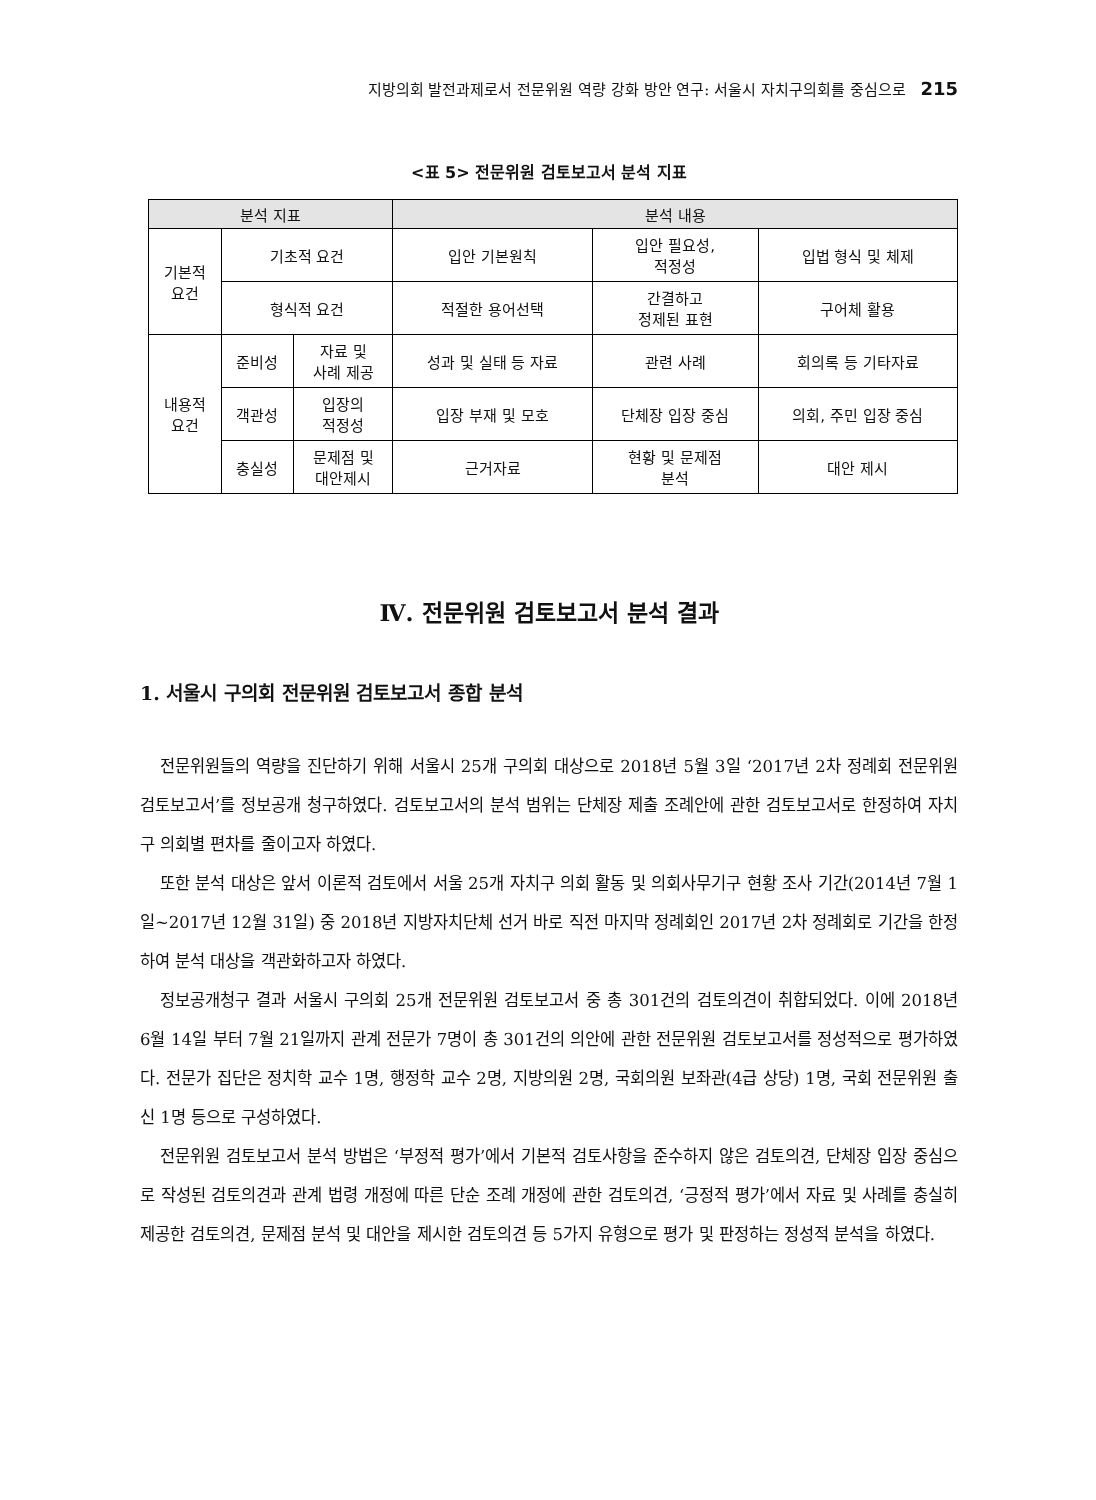지방의회 발전과제로서 전문위원 역량 강화 방안 연구: 서울시 자치구의회를 중심으로 215
<표 5> 전문위원 검토보고서 분석 지표
| 분석 지표 | | | 분석 내용 | | |
| --- | --- | --- | --- | --- | --- |
| 기본적 요건 | 기초적 요건 | | 입안 기본원칙 | 입안 필요성, 적정성 | 입법 형식 및 체제 |
| | 형식적 요건 | | 적절한 용어선택 | 간결하고 정제된 표현 | 구어체 활용 |
| 내용적 요건 | 준비성 | 자료 및 사례 제공 | 성과 및 실태 등 자료 | 관련 사례 | 회의록 등 기타자료 |
| | 객관성 | 입장의 적정성 | 입장 부재 및 모호 | 단체장 입장 중심 | 의회, 주민 입장 중심 |
| | 충실성 | 문제점 및 대안제시 | 근거자료 | 현황 및 문제점 분석 | 대안 제시 |
Ⅳ. 전문위원 검토보고서 분석 결과
1. 서울시 구의회 전문위원 검토보고서 종합 분석
전문위원들의 역량을 진단하기 위해 서울시 25개 구의회 대상으로 2018년 5월 3일 ‘2017년 2차 정례회 전문위원 검토보고서’를 정보공개 청구하였다. 검토보고서의 분석 범위는 단체장 제출 조례안에 관한 검토보고서로 한정하여 자치구 의회별 편차를 줄이고자 하였다.
또한 분석 대상은 앞서 이론적 검토에서 서울 25개 자치구 의회 활동 및 의회사무기구 현황 조사 기간(2014년 7월 1일~2017년 12월 31일) 중 2018년 지방자치단체 선거 바로 직전 마지막 정례회인 2017년 2차 정례회로 기간을 한정하여 분석 대상을 객관화하고자 하였다.
정보공개청구 결과 서울시 구의회 25개 전문위원 검토보고서 중 총 301건의 검토의견이 취합되었다. 이에 2018년 6월 14일 부터 7월 21일까지 관계 전문가 7명이 총 301건의 의안에 관한 전문위원 검토보고서를 정성적으로 평가하였다. 전문가 집단은 정치학 교수 1명, 행정학 교수 2명, 지방의원 2명, 국회의원 보좌관(4급 상당) 1명, 국회 전문위원 출신 1명 등으로 구성하였다.
전문위원 검토보고서 분석 방법은 ‘부정적 평가’에서 기본적 검토사항을 준수하지 않은 검토의견, 단체장 입장 중심으로 작성된 검토의견과 관계 법령 개정에 따른 단순 조례 개정에 관한 검토의견, ‘긍정적 평가’에서 자료 및 사례를 충실히 제공한 검토의견, 문제점 분석 및 대안을 제시한 검토의견 등 5가지 유형으로 평가 및 판정하는 정성적 분석을 하였다.